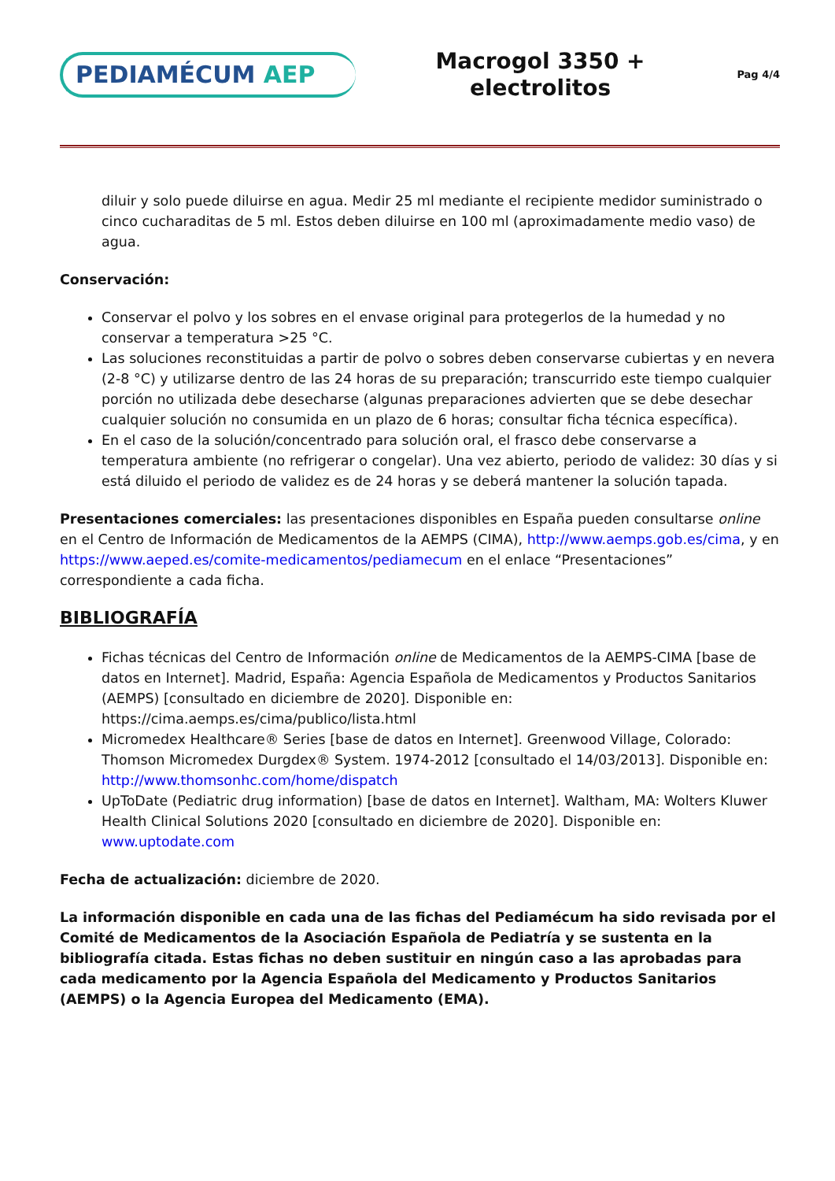PEDIAMÉCUM AEP
Macrogol 3350 +
electrolitos
Pag 4/4
diluir y solo puede diluirse en agua. Medir 25 ml mediante el recipiente medidor suministrado o cinco cucharaditas de 5 ml. Estos deben diluirse en 100 ml (aproximadamente medio vaso) de agua.
Conservación:
Conservar el polvo y los sobres en el envase original para protegerlos de la humedad y no conservar a temperatura >25 °C.
Las soluciones reconstituidas a partir de polvo o sobres deben conservarse cubiertas y en nevera (2-8 °C) y utilizarse dentro de las 24 horas de su preparación; transcurrido este tiempo cualquier porción no utilizada debe desecharse (algunas preparaciones advierten que se debe desechar cualquier solución no consumida en un plazo de 6 horas; consultar ficha técnica específica).
En el caso de la solución/concentrado para solución oral, el frasco debe conservarse a temperatura ambiente (no refrigerar o congelar). Una vez abierto, periodo de validez: 30 días y si está diluido el periodo de validez es de 24 horas y se deberá mantener la solución tapada.
Presentaciones comerciales: las presentaciones disponibles en España pueden consultarse online en el Centro de Información de Medicamentos de la AEMPS (CIMA), http://www.aemps.gob.es/cima, y en https://www.aeped.es/comite-medicamentos/pediamecum en el enlace “Presentaciones” correspondiente a cada ficha.
BIBLIOGRAFÍA
Fichas técnicas del Centro de Información online de Medicamentos de la AEMPS-CIMA [base de datos en Internet]. Madrid, España: Agencia Española de Medicamentos y Productos Sanitarios (AEMPS) [consultado en diciembre de 2020]. Disponible en: https://cima.aemps.es/cima/publico/lista.html
Micromedex Healthcare® Series [base de datos en Internet]. Greenwood Village, Colorado: Thomson Micromedex Durgdex® System. 1974-2012 [consultado el 14/03/2013]. Disponible en: http://www.thomsonhc.com/home/dispatch
UpToDate (Pediatric drug information) [base de datos en Internet]. Waltham, MA: Wolters Kluwer Health Clinical Solutions 2020 [consultado en diciembre de 2020]. Disponible en: www.uptodate.com
Fecha de actualización: diciembre de 2020.
La información disponible en cada una de las fichas del Pediamécum ha sido revisada por el Comité de Medicamentos de la Asociación Española de Pediatría y se sustenta en la bibliografía citada. Estas fichas no deben sustituir en ningún caso a las aprobadas para cada medicamento por la Agencia Española del Medicamento y Productos Sanitarios (AEMPS) o la Agencia Europea del Medicamento (EMA).